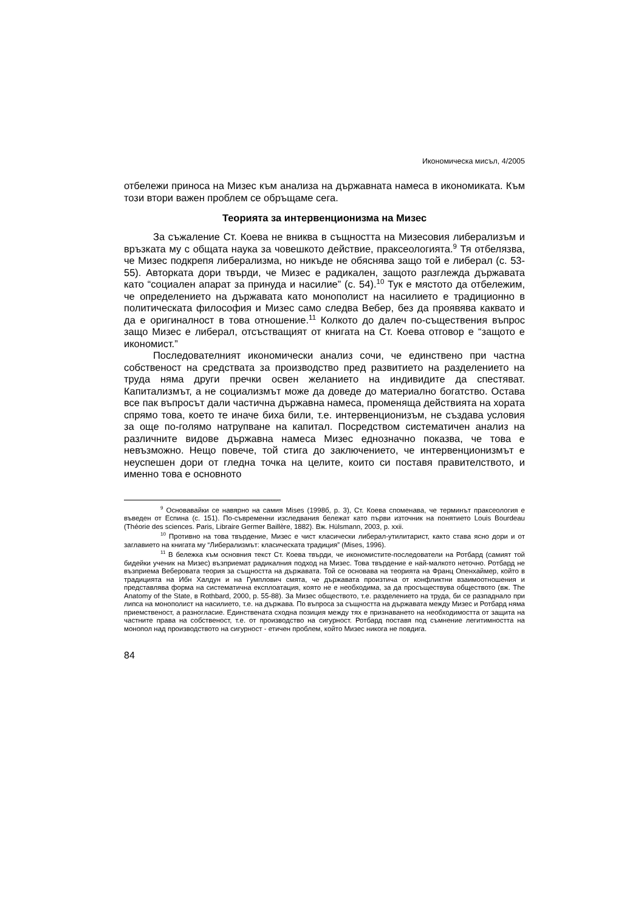Икономическа мисъл, 4/2005
отбележи приноса на Мизес към анализа на държавната намеса в икономиката. Към този втори важен проблем се обръщаме сега.
Теорията за интервенционизма на Мизес
За съжаление Ст. Коева не вниква в същността на Мизесовия либерализъм и връзката му с общата наука за човешкото действие, праксеологията.<sup>9</sup> Тя отбелязва, че Мизес подкрепя либерализма, но никъде не обяснява защо той е либерал (с. 53-55). Авторката дори твърди, че Мизес е радикален, защото разглежда държавата като “социален апарат за принуда и насилие” (с. 54).<sup>10</sup> Тук е мястото да отбележим, че определението на държавата като монополист на насилието е традиционно в политическата философия и Мизес само следва Вебер, без да проявява каквато и да е оригиналност в това отношение.<sup>11</sup> Колкото до далеч по-съществения въпрос защо Мизес е либерал, отсъстващият от книгата на Ст. Коева отговор е “защото е икономист.”
Последователният икономически анализ сочи, че единствено при частна собственост на средствата за производство пред развитието на разделението на труда няма други пречки освен желанието на индивидите да спестяват. Капитализмът, а не социализмът може да доведе до материално богатство. Остава все пак въпросът дали частична държавна намеса, променяща действията на хората спрямо това, което те иначе биха били, т.е. интервенционизъм, не създава условия за още по-голямо натрупване на капитал. Посредством систематичен анализ на различните видове държавна намеса Мизес еднозначно показва, че това е невъзможно. Нещо повече, той стига до заключението, че интервенционизмът е неуспешен дори от гледна точка на целите, които си поставя правителството, и именно това е основното
<sup>9</sup> Основавайки се навярно на самия Mises (1998б, p. 3), Ст. Коева споменава, че терминът праксеология е въведен от Еспина (с. 151). По-съвременни изследвания бележат като първи източник на понятието Louis Bourdeau (Théorie des sciences. Paris, Libraire Germer Baillère, 1882). Вж. Hülsmann, 2003, p. xxii.
<sup>10</sup> Противно на това твърдение, Мизес е чист класически либерал-утилитарист, както става ясно дори и от заглавието на книгата му “Либерализмът: класическата традиция” (Mises, 1996).
<sup>11</sup> В бележка към основния текст Ст. Коева твърди, че икономистите-последователи на Ротбард (самият той бидейки ученик на Мизес) възприемат радикалния подход на Мизес. Това твърдение е най-малкото неточно. Ротбард не възприема Веберовата теория за същността на държавата. Той се основава на теорията на Франц Опенхаймер, който в традицията на Ибн Халдун и на Гумплович смята, че държавата произтича от конфликтни взаимоотношения и представлява форма на систематична експлоатация, която не е необходима, за да просъществува обществото (вж. The Anatomy of the State, в Rothbard, 2000, p. 55-88). За Мизес обществото, т.е. разделението на труда, би се разпаднало при липса на монополист на насилието, т.е. на държава. По въпроса за същността на държавата между Мизес и Ротбард няма приемственост, а разногласие. Единствената сходна позиция между тях е признаването на необходимостта от защита на частните права на собственост, т.е. от производство на сигурност. Ротбард поставя под съмнение легитимността на монопол над производството на сигурност - етичен проблем, който Мизес никога не повдига.
84